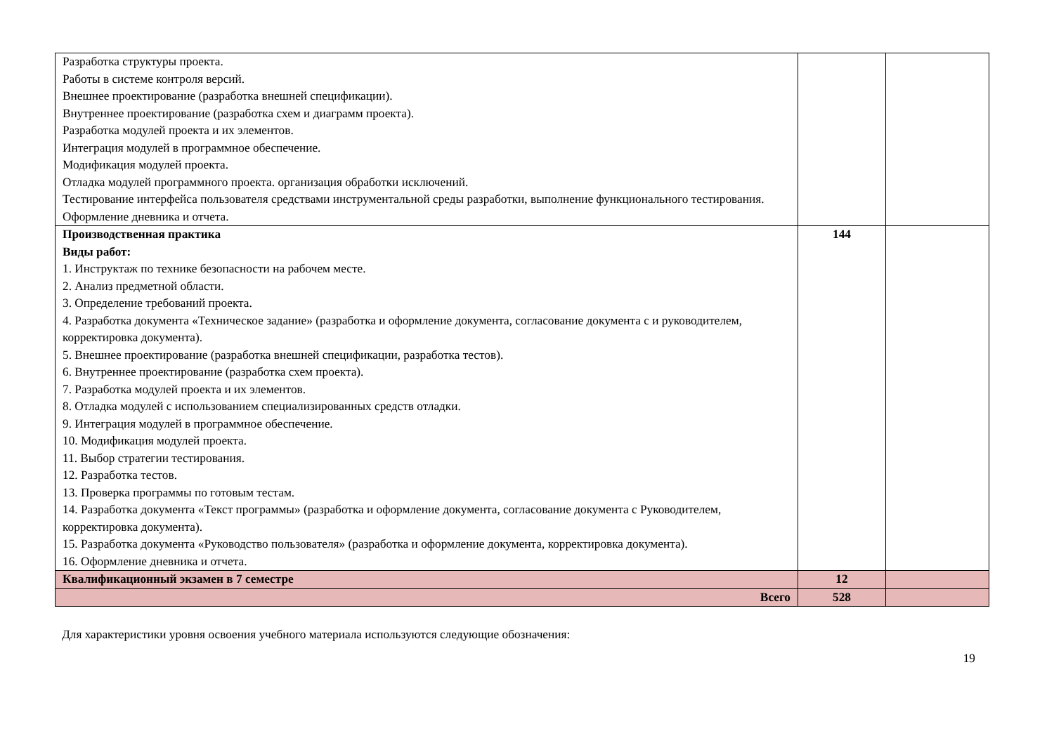| Разработка структуры проекта. Работы в системе контроля версий. Внешнее проектирование (разработка внешней спецификации). Внутреннее проектирование (разработка схем и диаграмм проекта). Разработка модулей проекта и их элементов. Интеграция модулей в программное обеспечение. Модификация модулей проекта. Отладка модулей программного проекта. организация обработки исключений. Тестирование интерфейса пользователя средствами инструментальной среды разработки, выполнение функционального тестирования. Оформление дневника и отчета. | | |
| Производственная практика Виды работ: 1. Инструктаж по технике безопасности на рабочем месте. 2. Анализ предметной области. 3. Определение требований проекта. 4. Разработка документа «Техническое задание» (разработка и оформление документа, согласование документа с и руководителем, корректировка документа). 5. Внешнее проектирование (разработка внешней спецификации, разработка тестов). 6. Внутреннее проектирование (разработка схем проекта). 7. Разработка модулей проекта и их элементов. 8. Отладка модулей с использованием специализированных средств отладки. 9. Интеграция модулей в программное обеспечение. 10. Модификация модулей проекта. 11. Выбор стратегии тестирования. 12. Разработка тестов. 13. Проверка программы по готовым тестам. 14. Разработка документа «Текст программы» (разработка и оформление документа, согласование документа с Руководителем, корректировка документа). 15. Разработка документа «Руководство пользователя» (разработка и оформление документа, корректировка документа). 16. Оформление дневника и отчета. | 144 | |
| Квалификационный экзамен в 7 семестре | 12 | |
| Всего | 528 | |
Для характеристики уровня освоения учебного материала используются следующие обозначения:
19